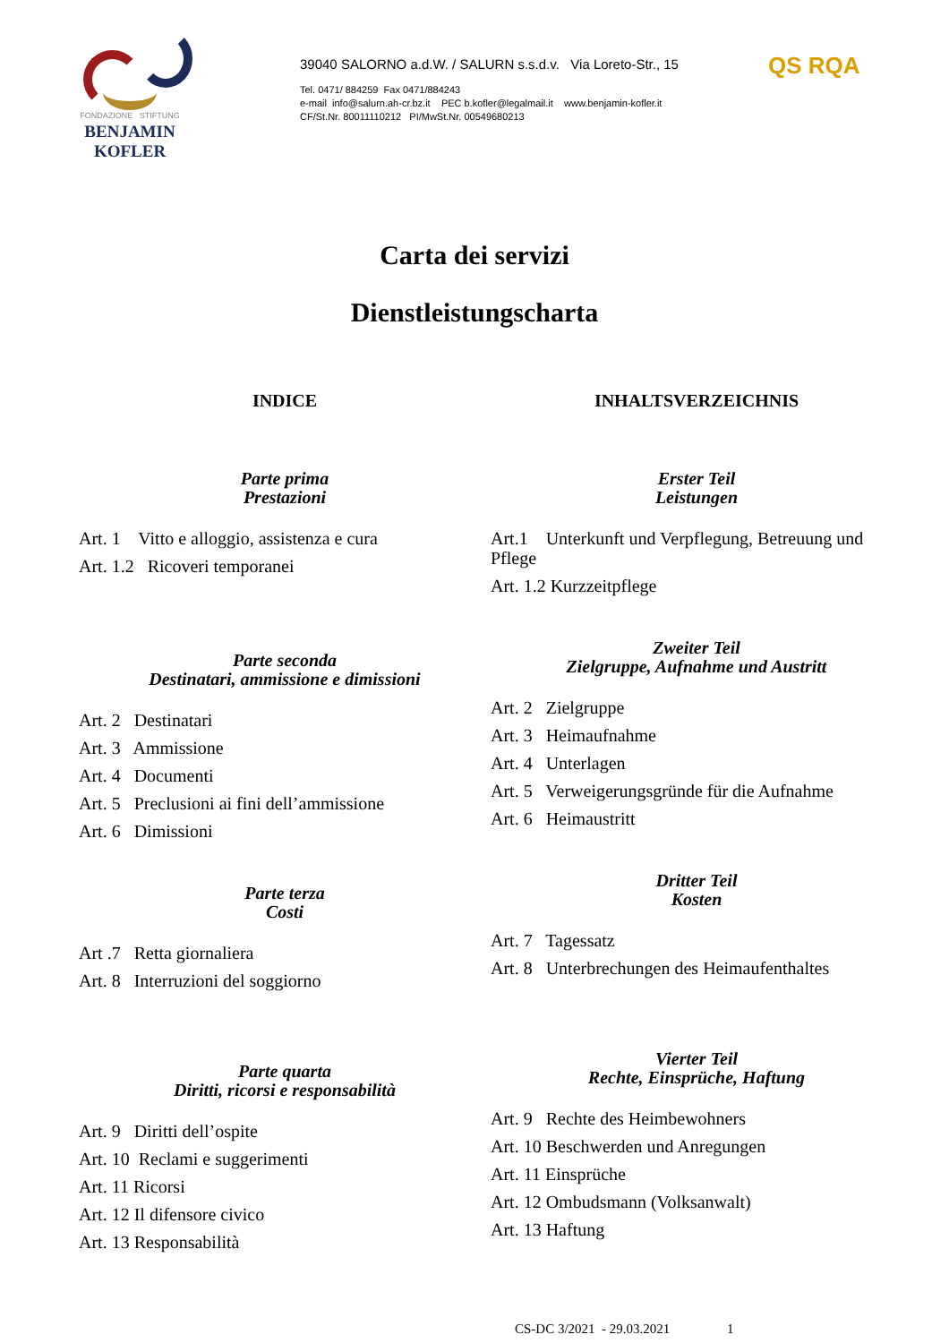FONDAZIONE STIFTUNG
BENJAMIN KOFLER
39040 SALORNO a.d.W. / SALURN s.s.d.v. Via Loreto-Str., 15
Tel. 0471/ 884259 Fax 0471/884243
e-mail info@salurn.ah-cr.bz.it PEC b.kofler@legalmail.it www.benjamin-kofler.it
CF/St.Nr. 80011110212 PI/MwSt.Nr. 00549680213
QS RQA
Carta dei servizi
Dienstleistungscharta
INDICE
Parte prima
Prestazioni
Art. 1 Vitto e alloggio, assistenza e cura
Art. 1.2 Ricoveri temporanei
Parte seconda
Destinatari, ammissione e dimissioni
Art. 2 Destinatari
Art. 3 Ammissione
Art. 4 Documenti
Art. 5 Preclusioni ai fini dell’ammissione
Art. 6 Dimissioni
Parte terza
Costi
Art .7 Retta giornaliera
Art. 8 Interruzioni del soggiorno
Parte quarta
Diritti, ricorsi e responsabilità
Art. 9 Diritti dell’ospite
Art. 10 Reclami e suggerimenti
Art. 11 Ricorsi
Art. 12 Il difensore civico
Art. 13 Responsabilità
INHALTSVERZEICHNIS
Erster Teil
Leistungen
Art.1 Unterkunft und Verpflegung, Betreuung und Pflege
Art. 1.2 Kurzzeitpflege
Zweiter Teil
Zielgruppe, Aufnahme und Austritt
Art. 2 Zielgruppe
Art. 3 Heimaufnahme
Art. 4 Unterlagen
Art. 5 Verweigerungsgründe für die Aufnahme
Art. 6 Heimaustritt
Dritter Teil
Kosten
Art. 7 Tagessatz
Art. 8 Unterbrechungen des Heimaufenthaltes
Vierter Teil
Rechte, Einsprüche, Haftung
Art. 9 Rechte des Heimbewohners
Art. 10 Beschwerden und Anregungen
Art. 11 Einsprüche
Art. 12 Ombudsmann (Volksanwalt)
Art. 13 Haftung
CS-DC 3/2021 - 29.03.2021 1